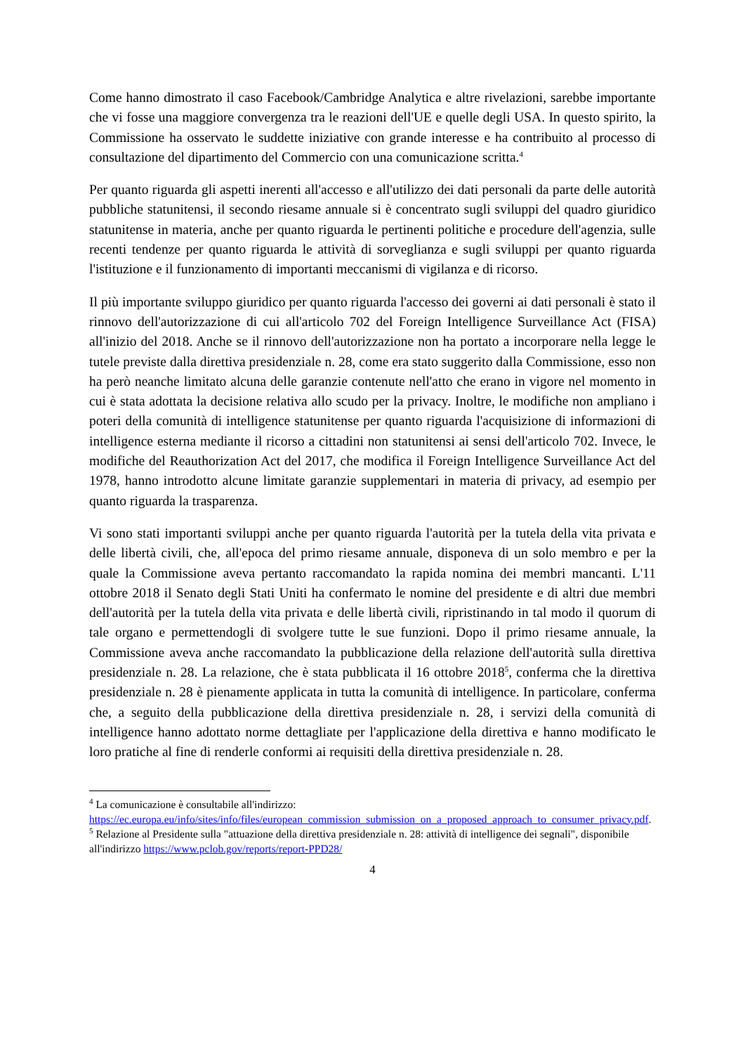Come hanno dimostrato il caso Facebook/Cambridge Analytica e altre rivelazioni, sarebbe importante che vi fosse una maggiore convergenza tra le reazioni dell'UE e quelle degli USA. In questo spirito, la Commissione ha osservato le suddette iniziative con grande interesse e ha contribuito al processo di consultazione del dipartimento del Commercio con una comunicazione scritta.<sup>4</sup>
Per quanto riguarda gli aspetti inerenti all'accesso e all'utilizzo dei dati personali da parte delle autorità pubbliche statunitensi, il secondo riesame annuale si è concentrato sugli sviluppi del quadro giuridico statunitense in materia, anche per quanto riguarda le pertinenti politiche e procedure dell'agenzia, sulle recenti tendenze per quanto riguarda le attività di sorveglianza e sugli sviluppi per quanto riguarda l'istituzione e il funzionamento di importanti meccanismi di vigilanza e di ricorso.
Il più importante sviluppo giuridico per quanto riguarda l'accesso dei governi ai dati personali è stato il rinnovo dell'autorizzazione di cui all'articolo 702 del Foreign Intelligence Surveillance Act (FISA) all'inizio del 2018. Anche se il rinnovo dell'autorizzazione non ha portato a incorporare nella legge le tutele previste dalla direttiva presidenziale n. 28, come era stato suggerito dalla Commissione, esso non ha però neanche limitato alcuna delle garanzie contenute nell'atto che erano in vigore nel momento in cui è stata adottata la decisione relativa allo scudo per la privacy. Inoltre, le modifiche non ampliano i poteri della comunità di intelligence statunitense per quanto riguarda l'acquisizione di informazioni di intelligence esterna mediante il ricorso a cittadini non statunitensi ai sensi dell'articolo 702. Invece, le modifiche del Reauthorization Act del 2017, che modifica il Foreign Intelligence Surveillance Act del 1978, hanno introdotto alcune limitate garanzie supplementari in materia di privacy, ad esempio per quanto riguarda la trasparenza.
Vi sono stati importanti sviluppi anche per quanto riguarda l'autorità per la tutela della vita privata e delle libertà civili, che, all'epoca del primo riesame annuale, disponeva di un solo membro e per la quale la Commissione aveva pertanto raccomandato la rapida nomina dei membri mancanti. L'11 ottobre 2018 il Senato degli Stati Uniti ha confermato le nomine del presidente e di altri due membri dell'autorità per la tutela della vita privata e delle libertà civili, ripristinando in tal modo il quorum di tale organo e permettendogli di svolgere tutte le sue funzioni. Dopo il primo riesame annuale, la Commissione aveva anche raccomandato la pubblicazione della relazione dell'autorità sulla direttiva presidenziale n. 28. La relazione, che è stata pubblicata il 16 ottobre 2018<sup>5</sup>, conferma che la direttiva presidenziale n. 28 è pienamente applicata in tutta la comunità di intelligence. In particolare, conferma che, a seguito della pubblicazione della direttiva presidenziale n. 28, i servizi della comunità di intelligence hanno adottato norme dettagliate per l'applicazione della direttiva e hanno modificato le loro pratiche al fine di renderle conformi ai requisiti della direttiva presidenziale n. 28.
<sup>4</sup> La comunicazione è consultabile all'indirizzo: https://ec.europa.eu/info/sites/info/files/european_commission_submission_on_a_proposed_approach_to_consumer_privacy.pdf.
<sup>5</sup> Relazione al Presidente sulla "attuazione della direttiva presidenziale n. 28: attività di intelligence dei segnali", disponibile all'indirizzo https://www.pclob.gov/reports/report-PPD28/
4